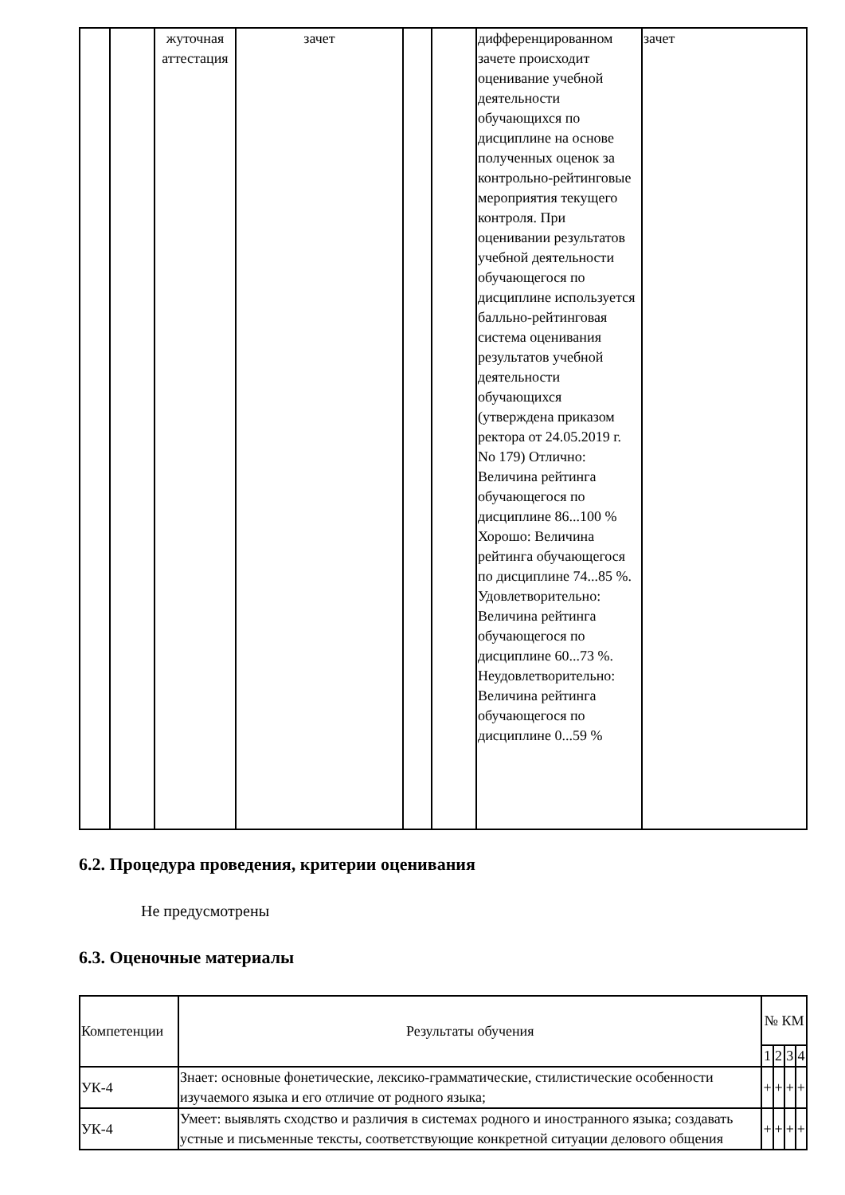| | | жуточная аттестация | зачет | | | дифференцированном зачете происходит оценивание учебной деятельности обучающихся по дисциплине на основе полученных оценок за контрольно-рейтинговые мероприятия текущего контроля. При оценивании результатов учебной деятельности обучающегося по дисциплине используется балльно-рейтинговая система оценивания результатов учебной деятельности обучающихся (утверждена приказом ректора от 24.05.2019 г. No 179) Отлично: Величина рейтинга обучающегося по дисциплине 86...100 % Хорошо: Величина рейтинга обучающегося по дисциплине 74...85 %. Удовлетворительно: Величина рейтинга обучающегося по дисциплине 60...73 %. Неудовлетворительно: Величина рейтинга обучающегося по дисциплине 0...59 % | зачет |
6.2. Процедура проведения, критерии оценивания
Не предусмотрены
6.3. Оценочные материалы
| Компетенции | Результаты обучения | № КМ | | | |
| --- | --- | --- | --- | --- | --- |
| | | 1 | 2 | 3 | 4 |
| УК-4 | Знает: основные фонетические, лексико-грамматические, стилистические особенности изучаемого языка и его отличие от родного языка; | + | + | + | + |
| УК-4 | Умеет: выявлять сходство и различия в системах родного и иностранного языка; создавать устные и письменные тексты, соответствующие конкретной ситуации делового общения | + | + | + | + |